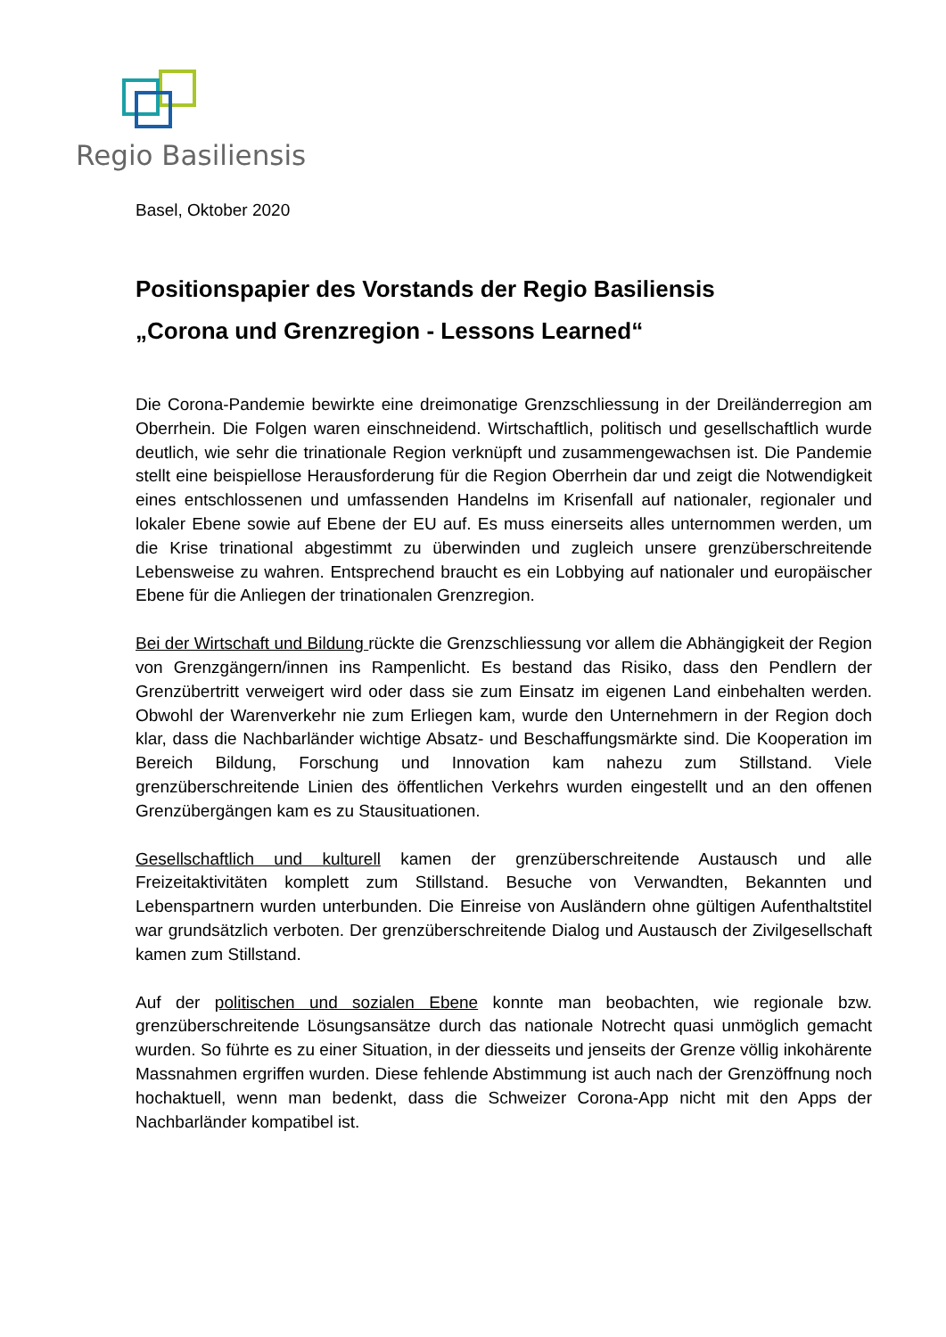Regio Basiliensis
Basel, Oktober 2020
Positionspapier des Vorstands der Regio Basiliensis
„Corona und Grenzregion - Lessons Learned“
Die Corona-Pandemie bewirkte eine dreimonatige Grenzschliessung in der Dreiländerregion am Oberrhein. Die Folgen waren einschneidend. Wirtschaftlich, politisch und gesellschaftlich wurde deutlich, wie sehr die trinationale Region verknüpft und zusammengewachsen ist. Die Pandemie stellt eine beispiellose Herausforderung für die Region Oberrhein dar und zeigt die Notwendigkeit eines entschlossenen und umfassenden Handelns im Krisenfall auf nationaler, regionaler und lokaler Ebene sowie auf Ebene der EU auf. Es muss einerseits alles unternommen werden, um die Krise trinational abgestimmt zu überwinden und zugleich unsere grenzüberschreitende Lebensweise zu wahren. Entsprechend braucht es ein Lobbying auf nationaler und europäischer Ebene für die Anliegen der trinationalen Grenzregion.
Bei der Wirtschaft und Bildung rückte die Grenzschliessung vor allem die Abhängigkeit der Region von Grenzgängern/innen ins Rampenlicht. Es bestand das Risiko, dass den Pendlern der Grenzübertritt verweigert wird oder dass sie zum Einsatz im eigenen Land einbehalten werden. Obwohl der Warenverkehr nie zum Erliegen kam, wurde den Unternehmern in der Region doch klar, dass die Nachbarländer wichtige Absatz- und Beschaffungsmärkte sind. Die Kooperation im Bereich Bildung, Forschung und Innovation kam nahezu zum Stillstand. Viele grenzüberschreitende Linien des öffentlichen Verkehrs wurden eingestellt und an den offenen Grenzübergängen kam es zu Stausituationen.
Gesellschaftlich und kulturell kamen der grenzüberschreitende Austausch und alle Freizeitaktivitäten komplett zum Stillstand. Besuche von Verwandten, Bekannten und Lebenspartnern wurden unterbunden. Die Einreise von Ausländern ohne gültigen Aufenthaltstitel war grundsätzlich verboten. Der grenzüberschreitende Dialog und Austausch der Zivilgesellschaft kamen zum Stillstand.
Auf der politischen und sozialen Ebene konnte man beobachten, wie regionale bzw. grenzüberschreitende Lösungsansätze durch das nationale Notrecht quasi unmöglich gemacht wurden. So führte es zu einer Situation, in der diesseits und jenseits der Grenze völlig inkohärente Massnahmen ergriffen wurden. Diese fehlende Abstimmung ist auch nach der Grenzöffnung noch hochaktuell, wenn man bedenkt, dass die Schweizer Corona-App nicht mit den Apps der Nachbarländer kompatibel ist.